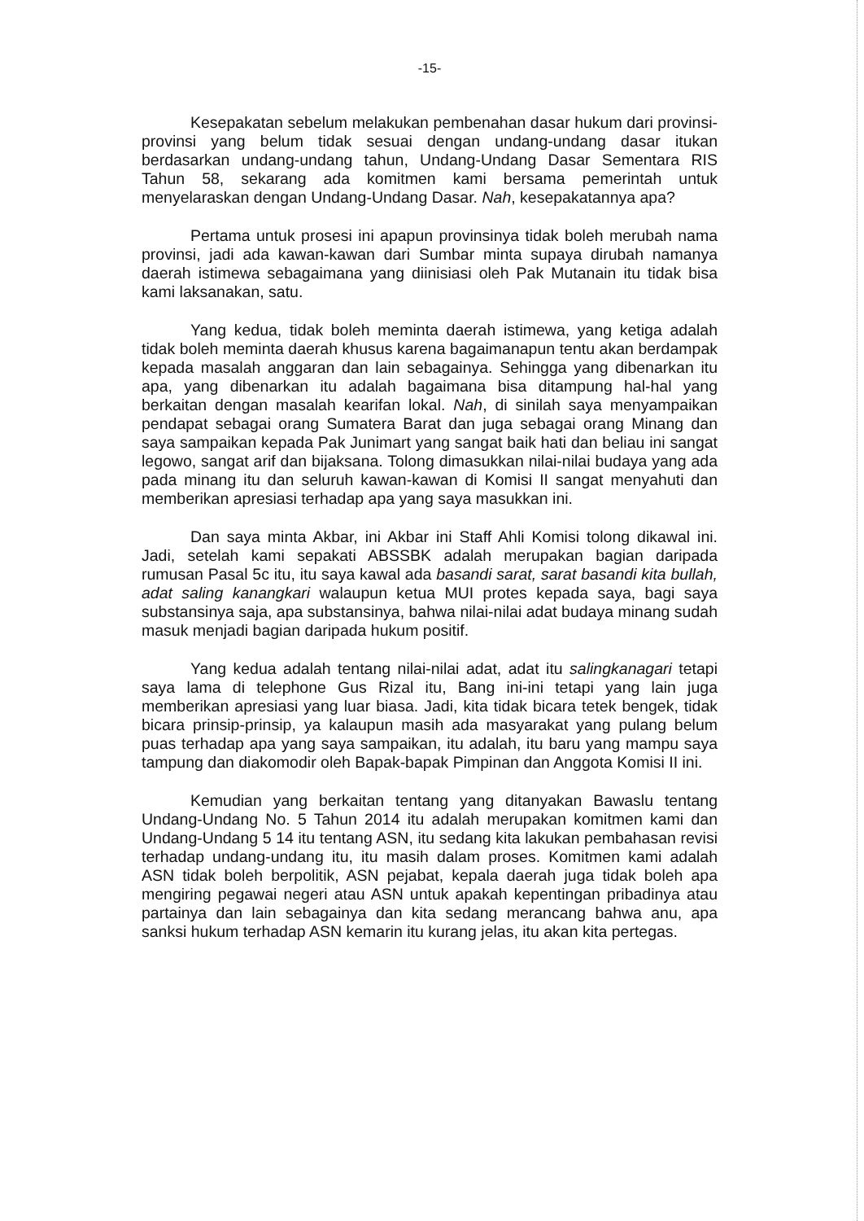-15-
Kesepakatan sebelum melakukan pembenahan dasar hukum dari provinsi-provinsi yang belum tidak sesuai dengan undang-undang dasar itukan berdasarkan undang-undang tahun, Undang-Undang Dasar Sementara RIS Tahun 58, sekarang ada komitmen kami bersama pemerintah untuk menyelaraskan dengan Undang-Undang Dasar. Nah, kesepakatannya apa?
Pertama untuk prosesi ini apapun provinsinya tidak boleh merubah nama provinsi, jadi ada kawan-kawan dari Sumbar minta supaya dirubah namanya daerah istimewa sebagaimana yang diinisiasi oleh Pak Mutanain itu tidak bisa kami laksanakan, satu.
Yang kedua, tidak boleh meminta daerah istimewa, yang ketiga adalah tidak boleh meminta daerah khusus karena bagaimanapun tentu akan berdampak kepada masalah anggaran dan lain sebagainya. Sehingga yang dibenarkan itu apa, yang dibenarkan itu adalah bagaimana bisa ditampung hal-hal yang berkaitan dengan masalah kearifan lokal. Nah, di sinilah saya menyampaikan pendapat sebagai orang Sumatera Barat dan juga sebagai orang Minang dan saya sampaikan kepada Pak Junimart yang sangat baik hati dan beliau ini sangat legowo, sangat arif dan bijaksana. Tolong dimasukkan nilai-nilai budaya yang ada pada minang itu dan seluruh kawan-kawan di Komisi II sangat menyahuti dan memberikan apresiasi terhadap apa yang saya masukkan ini.
Dan saya minta Akbar, ini Akbar ini Staff Ahli Komisi tolong dikawal ini. Jadi, setelah kami sepakati ABSSBK adalah merupakan bagian daripada rumusan Pasal 5c itu, itu saya kawal ada basandi sarat, sarat basandi kita bullah, adat saling kanangkari walaupun ketua MUI protes kepada saya, bagi saya substansinya saja, apa substansinya, bahwa nilai-nilai adat budaya minang sudah masuk menjadi bagian daripada hukum positif.
Yang kedua adalah tentang nilai-nilai adat, adat itu salingkanagari tetapi saya lama di telephone Gus Rizal itu, Bang ini-ini tetapi yang lain juga memberikan apresiasi yang luar biasa. Jadi, kita tidak bicara tetek bengek, tidak bicara prinsip-prinsip, ya kalaupun masih ada masyarakat yang pulang belum puas terhadap apa yang saya sampaikan, itu adalah, itu baru yang mampu saya tampung dan diakomodir oleh Bapak-bapak Pimpinan dan Anggota Komisi II ini.
Kemudian yang berkaitan tentang yang ditanyakan Bawaslu tentang Undang-Undang No. 5 Tahun 2014 itu adalah merupakan komitmen kami dan Undang-Undang 5 14 itu tentang ASN, itu sedang kita lakukan pembahasan revisi terhadap undang-undang itu, itu masih dalam proses. Komitmen kami adalah ASN tidak boleh berpolitik, ASN pejabat, kepala daerah juga tidak boleh apa mengiring pegawai negeri atau ASN untuk apakah kepentingan pribadinya atau partainya dan lain sebagainya dan kita sedang merancang bahwa anu, apa sanksi hukum terhadap ASN kemarin itu kurang jelas, itu akan kita pertegas.